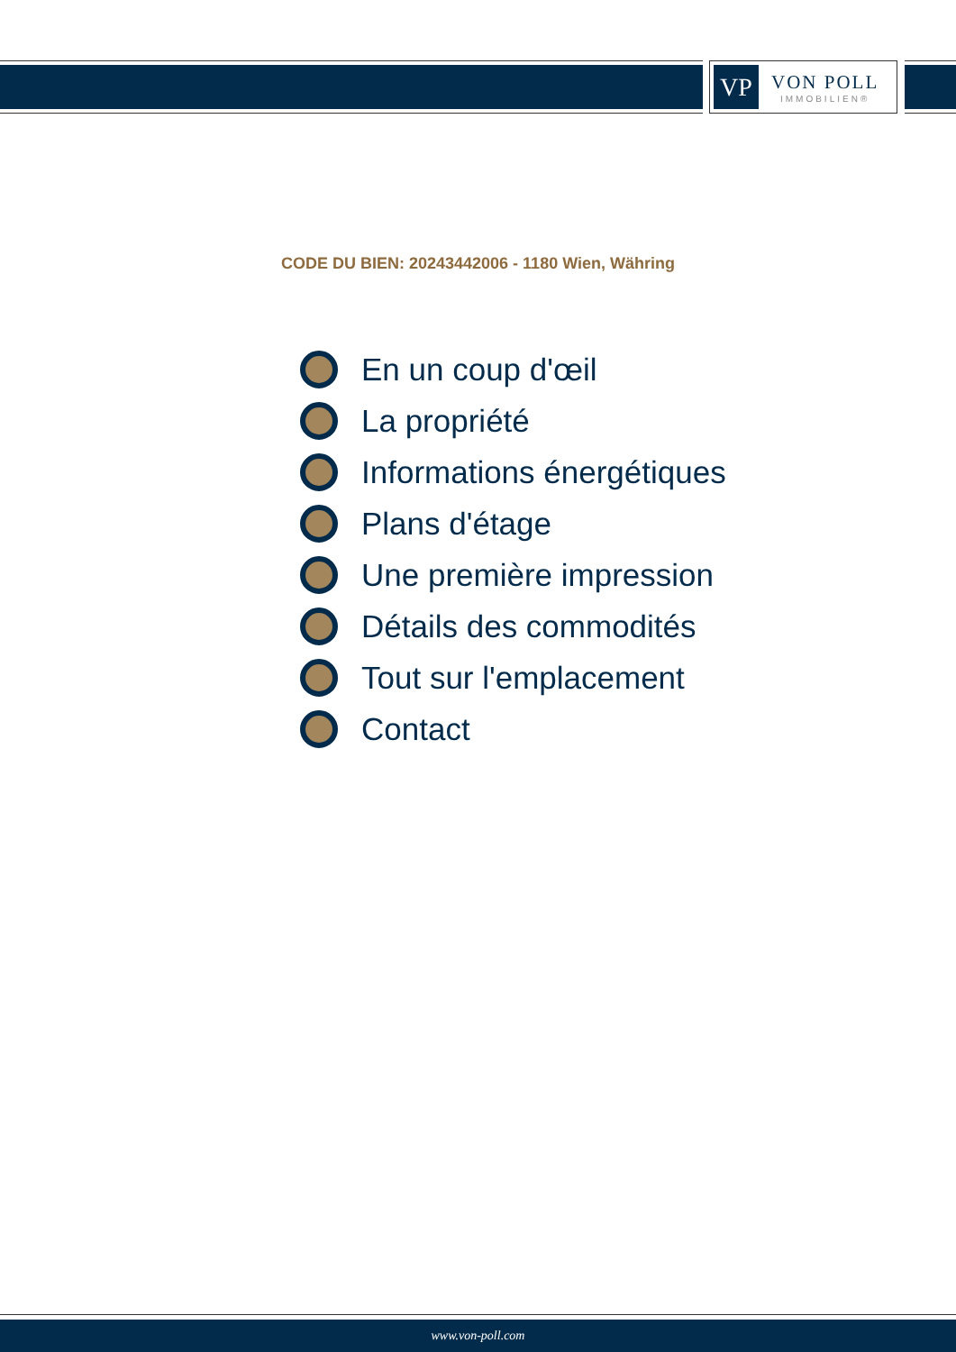VP
VON POLL
IMMOBILIEN®
CODE DU BIEN: 20243442006 - 1180 Wien, Währing
En un coup d'œil
La propriété
Informations énergétiques
Plans d'étage
Une première impression
Détails des commodités
Tout sur l'emplacement
Contact
www.von-poll.com